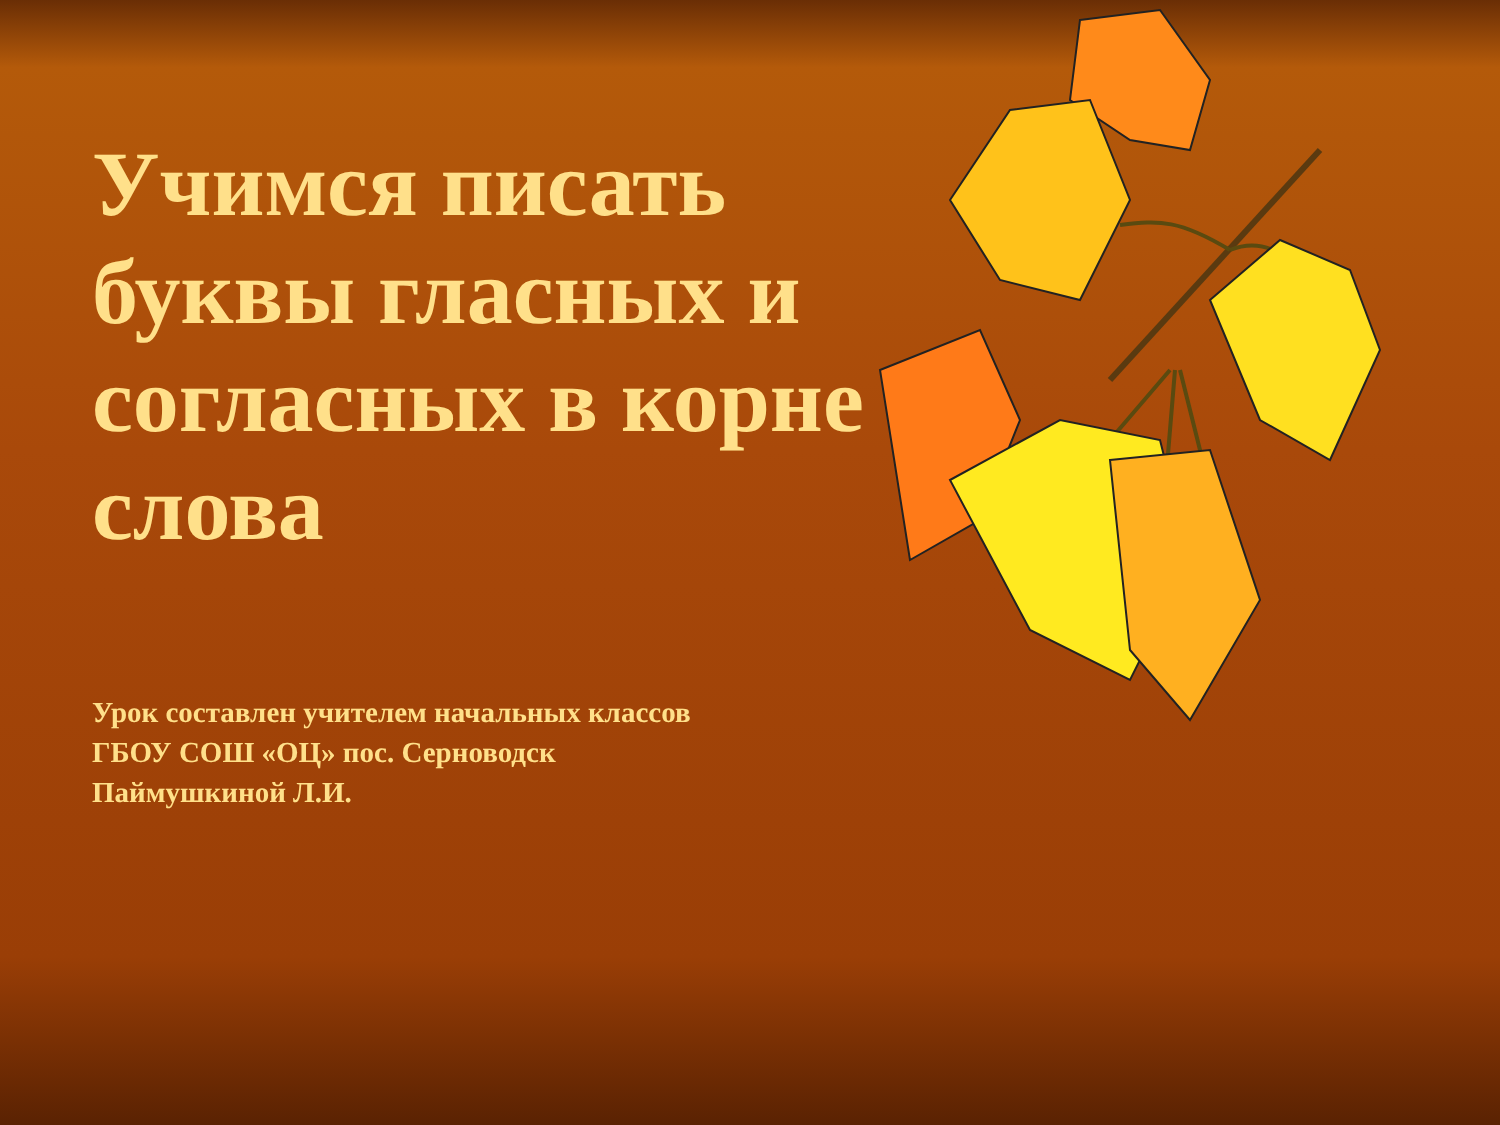Учимся писать буквы гласных и согласных в корне слова
Урок составлен учителем начальных классов
ГБОУ СОШ «ОЦ» пос. Серноводск
Паймушкиной Л.И.